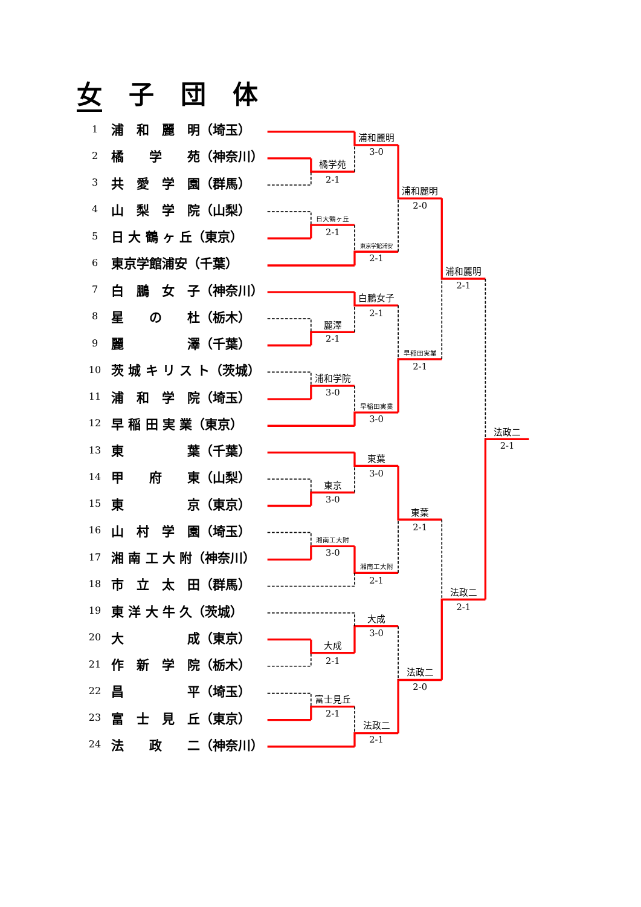女子団体
| 1 | 浦 和 麗 明（埼玉） |
| 2 | 橘 学 苑（神奈川） |
| 3 | 共 愛 学 園（群馬） |
| 4 | 山 梨 学 院（山梨） |
| 5 | 日 大 鶴 ヶ 丘（東京） |
| 6 | 東京学館浦安（千葉） |
| 7 | 白 鵬 女 子（神奈川） |
| 8 | 星 の 杜（栃木） |
| 9 | 麗 澤（千葉） |
| 10 | 茨 城 キ リ ス ト（茨城） |
| 11 | 浦 和 学 院（埼玉） |
| 12 | 早 稲 田 実 業（東京） |
| 13 | 東 葉（千葉） |
| 14 | 甲 府 東（山梨） |
| 15 | 東 京（東京） |
| 16 | 山 村 学 園（埼玉） |
| 17 | 湘 南 工 大 附（神奈川） |
| 18 | 市 立 太 田（群馬） |
| 19 | 東 洋 大 牛 久（茨城） |
| 20 | 大 成（東京） |
| 21 | 作 新 学 院（栃木） |
| 22 | 昌 平（埼玉） |
| 23 | 富 士 見 丘（東京） |
| 24 | 法 政 二（神奈川） |
橘学苑
2-1
日大鶴ヶ丘
2-1
麗澤
2-1
浦和学院
3-0
東京
3-0
湘南工大附
3-0
大成
2-1
富士見丘
2-1
浦和麗明
3-0
東京学館浦安
2-1
白鵬女子
2-1
早稲田実業
3-0
東葉
3-0
湘南工大附
2-1
大成
3-0
法政二
2-1
浦和麗明
2-0
早稲田実業
2-1
東葉
2-1
法政二
2-0
浦和麗明
2-1
法政二
2-1
法政二
2-1